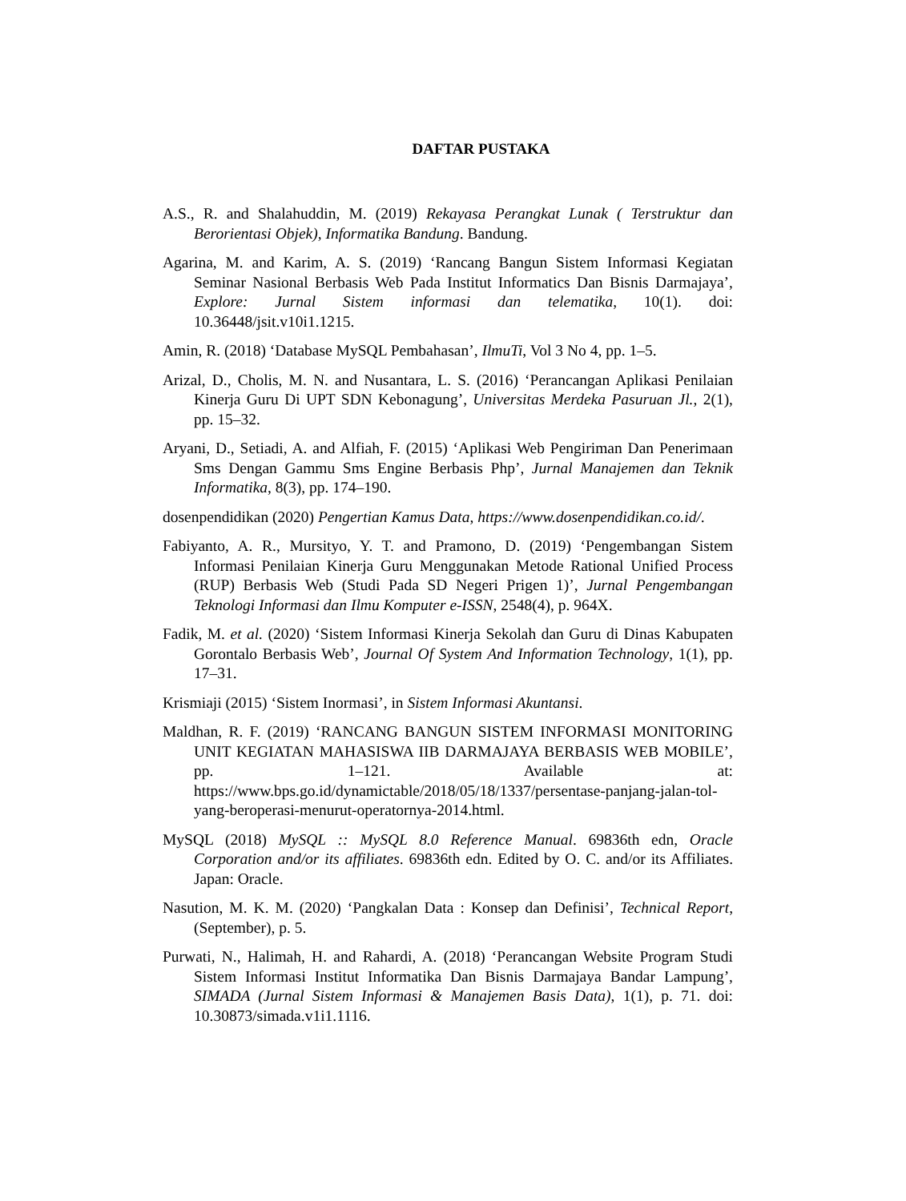DAFTAR PUSTAKA
A.S., R. and Shalahuddin, M. (2019) Rekayasa Perangkat Lunak ( Terstruktur dan Berorientasi Objek), Informatika Bandung. Bandung.
Agarina, M. and Karim, A. S. (2019) ‘Rancang Bangun Sistem Informasi Kegiatan Seminar Nasional Berbasis Web Pada Institut Informatics Dan Bisnis Darmajaya’, Explore: Jurnal Sistem informasi dan telematika, 10(1). doi: 10.36448/jsit.v10i1.1215.
Amin, R. (2018) ‘Database MySQL Pembahasan’, IlmuTi, Vol 3 No 4, pp. 1–5.
Arizal, D., Cholis, M. N. and Nusantara, L. S. (2016) ‘Perancangan Aplikasi Penilaian Kinerja Guru Di UPT SDN Kebonagung’, Universitas Merdeka Pasuruan Jl., 2(1), pp. 15–32.
Aryani, D., Setiadi, A. and Alfiah, F. (2015) ‘Aplikasi Web Pengiriman Dan Penerimaan Sms Dengan Gammu Sms Engine Berbasis Php’, Jurnal Manajemen dan Teknik Informatika, 8(3), pp. 174–190.
dosenpendidikan (2020) Pengertian Kamus Data, https://www.dosenpendidikan.co.id/.
Fabiyanto, A. R., Mursityo, Y. T. and Pramono, D. (2019) ‘Pengembangan Sistem Informasi Penilaian Kinerja Guru Menggunakan Metode Rational Unified Process (RUP) Berbasis Web (Studi Pada SD Negeri Prigen 1)’, Jurnal Pengembangan Teknologi Informasi dan Ilmu Komputer e-ISSN, 2548(4), p. 964X.
Fadik, M. et al. (2020) ‘Sistem Informasi Kinerja Sekolah dan Guru di Dinas Kabupaten Gorontalo Berbasis Web’, Journal Of System And Information Technology, 1(1), pp. 17–31.
Krismiaji (2015) ‘Sistem Inormasi’, in Sistem Informasi Akuntansi.
Maldhan, R. F. (2019) ‘RANCANG BANGUN SISTEM INFORMASI MONITORING UNIT KEGIATAN MAHASISWA IIB DARMAJAYA BERBASIS WEB MOBILE’, pp. 1–121. Available at: https://www.bps.go.id/dynamictable/2018/05/18/1337/persentase-panjang-jalan-tol-yang-beroperasi-menurut-operatornya-2014.html.
MySQL (2018) MySQL :: MySQL 8.0 Reference Manual. 69836th edn, Oracle Corporation and/or its affiliates. 69836th edn. Edited by O. C. and/or its Affiliates. Japan: Oracle.
Nasution, M. K. M. (2020) ‘Pangkalan Data : Konsep dan Definisi’, Technical Report, (September), p. 5.
Purwati, N., Halimah, H. and Rahardi, A. (2018) ‘Perancangan Website Program Studi Sistem Informasi Institut Informatika Dan Bisnis Darmajaya Bandar Lampung’, SIMADA (Jurnal Sistem Informasi & Manajemen Basis Data), 1(1), p. 71. doi: 10.30873/simada.v1i1.1116.